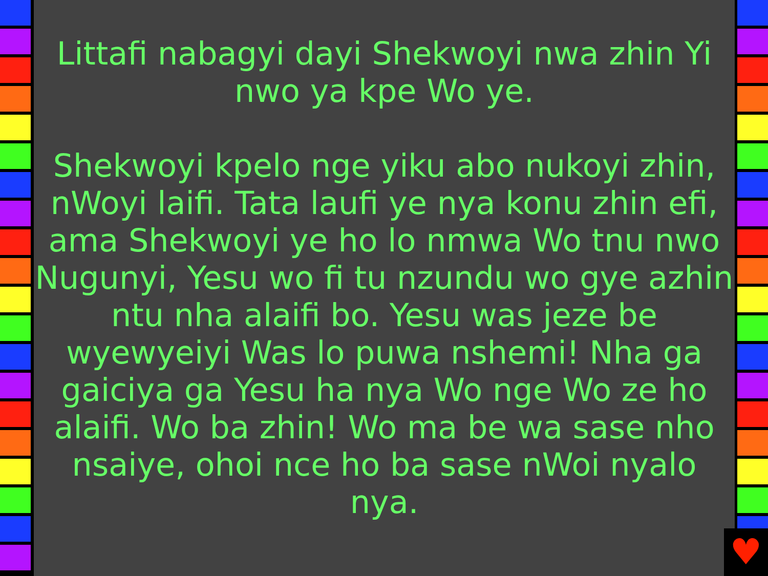Littafi nabagyi dayi Shekwoyi nwa zhin Yi
nwo ya kpe Wo ye.
Shekwoyi kpelo nge yiku abo nukoyi zhin, nWoyi laifi. Tata laufi ye nya konu zhin efi, ama Shekwoyi ye ho lo nmwa Wo tnu nwo Nugunyi, Yesu wo fi tu nzundu wo gye azhin ntu nha alaifi bo. Yesu was jeze be wyewyeiyi Was lo puwa nshemi! Nha ga gaiciya ga Yesu ha nya Wo nge Wo ze ho alaifi. Wo ba zhin! Wo ma be wa sase nho nsaiye, ohoi nce ho ba sase nWoi nyalo nya.
♥